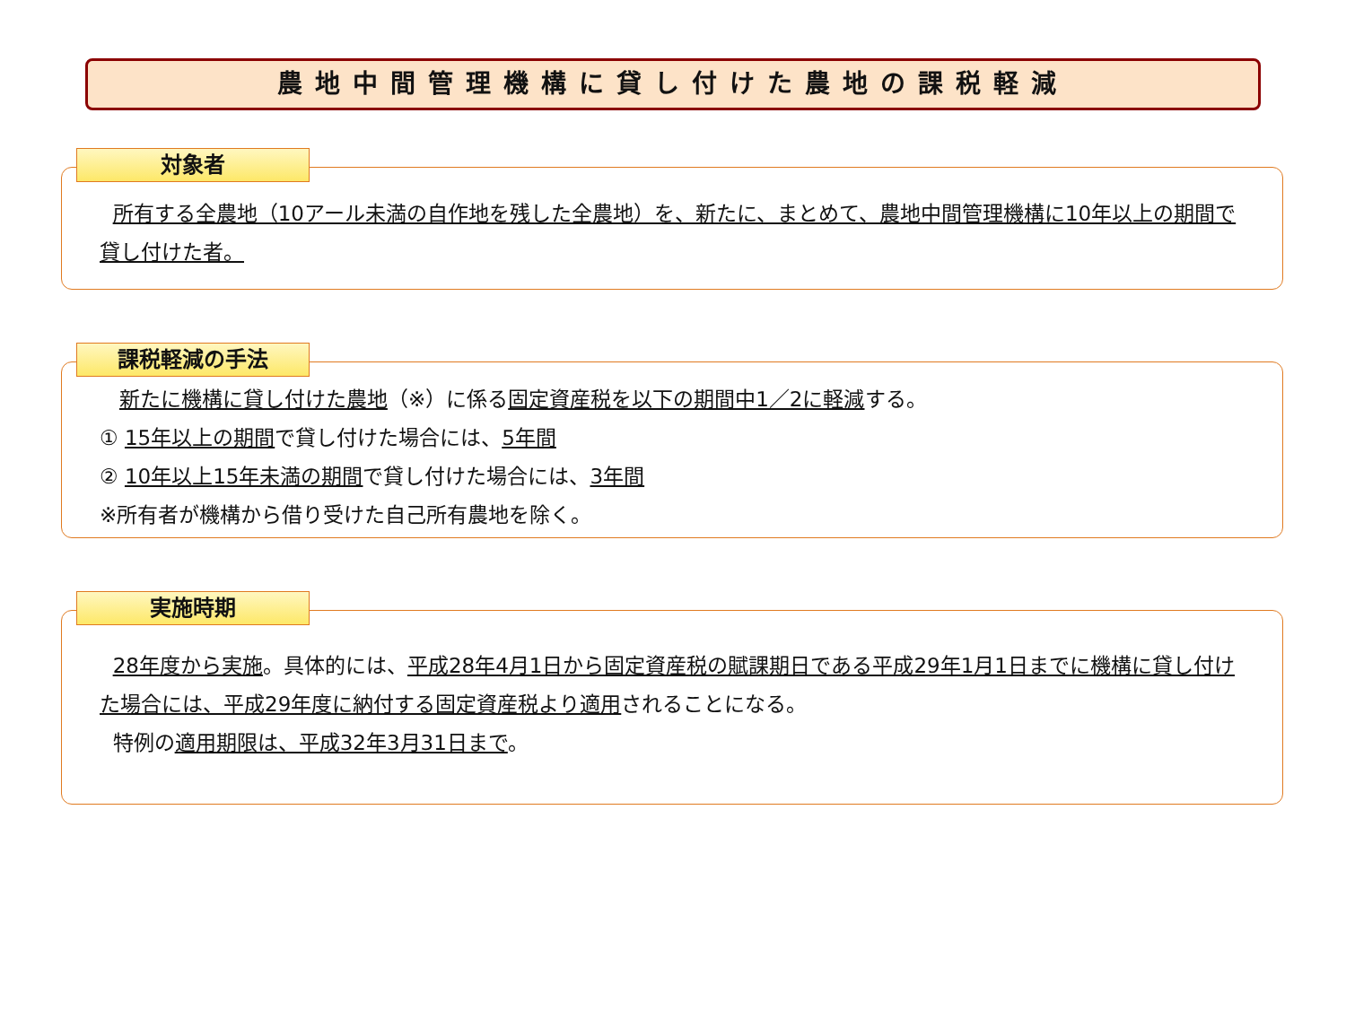農地中間管理機構に貸し付けた農地の課税軽減
対象者
所有する全農地（10アール未満の自作地を残した全農地）を、新たに、まとめて、農地中間管理機構に10年以上の期間で貸し付けた者。
課税軽減の手法
新たに機構に貸し付けた農地（※）に係る固定資産税を以下の期間中1／2に軽減する。
① 15年以上の期間で貸し付けた場合には、5年間
② 10年以上15年未満の期間で貸し付けた場合には、3年間
※所有者が機構から借り受けた自己所有農地を除く。
実施時期
28年度から実施。具体的には、平成28年4月1日から固定資産税の賦課期日である平成29年1月1日までに機構に貸し付けた場合には、平成29年度に納付する固定資産税より適用されることになる。
特例の適用期限は、平成32年3月31日まで。